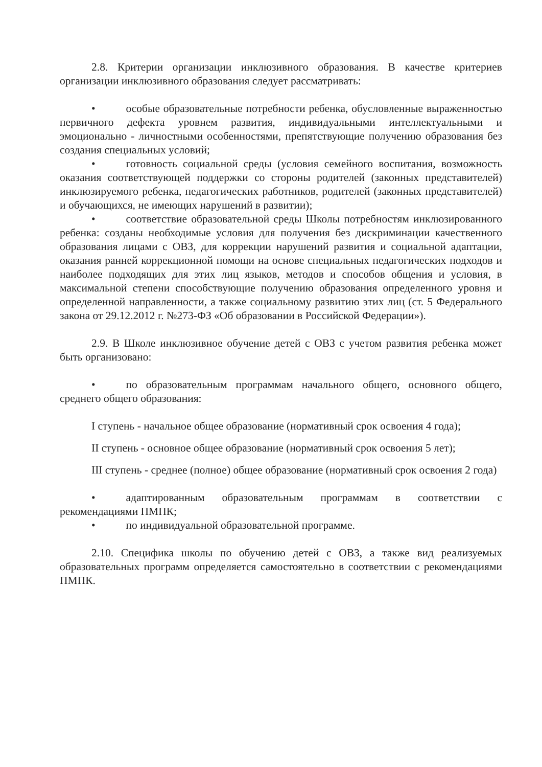2.8. Критерии организации инклюзивного образования. В качестве критериев организации инклюзивного образования следует рассматривать:
• особые образовательные потребности ребенка, обусловленные выраженностью первичного дефекта уровнем развития, индивидуальными интеллектуальными и эмоционально - личностными особенностями, препятствующие получению образования без создания специальных условий;
• готовность социальной среды (условия семейного воспитания, возможность оказания соответствующей поддержки со стороны родителей (законных представителей) инклюзируемого ребенка, педагогических работников, родителей (законных представителей) и обучающихся, не имеющих нарушений в развитии);
• соответствие образовательной среды Школы потребностям инклюзированного ребенка: созданы необходимые условия для получения без дискриминации качественного образования лицами с ОВЗ, для коррекции нарушений развития и социальной адаптации, оказания ранней коррекционной помощи на основе специальных педагогических подходов и наиболее подходящих для этих лиц языков, методов и способов общения и условия, в максимальной степени способствующие получению образования определенного уровня и определенной направленности, а также социальному развитию этих лиц (ст. 5 Федерального закона от 29.12.2012 г. №273-ФЗ «Об образовании в Российской Федерации»).
2.9. В Школе инклюзивное обучение детей с ОВЗ с учетом развития ребенка может быть организовано:
• по образовательным программам начального общего, основного общего, среднего общего образования:
I ступень - начальное общее образование (нормативный срок освоения 4 года);
II ступень - основное общее образование (нормативный срок освоения 5 лет);
III ступень - среднее (полное) общее образование (нормативный срок освоения 2 года)
• адаптированным образовательным программам в соответствии с рекомендациями ПМПК;
• по индивидуальной образовательной программе.
2.10. Специфика школы по обучению детей с ОВЗ, а также вид реализуемых образовательных программ определяется самостоятельно в соответствии с рекомендациями ПМПК.